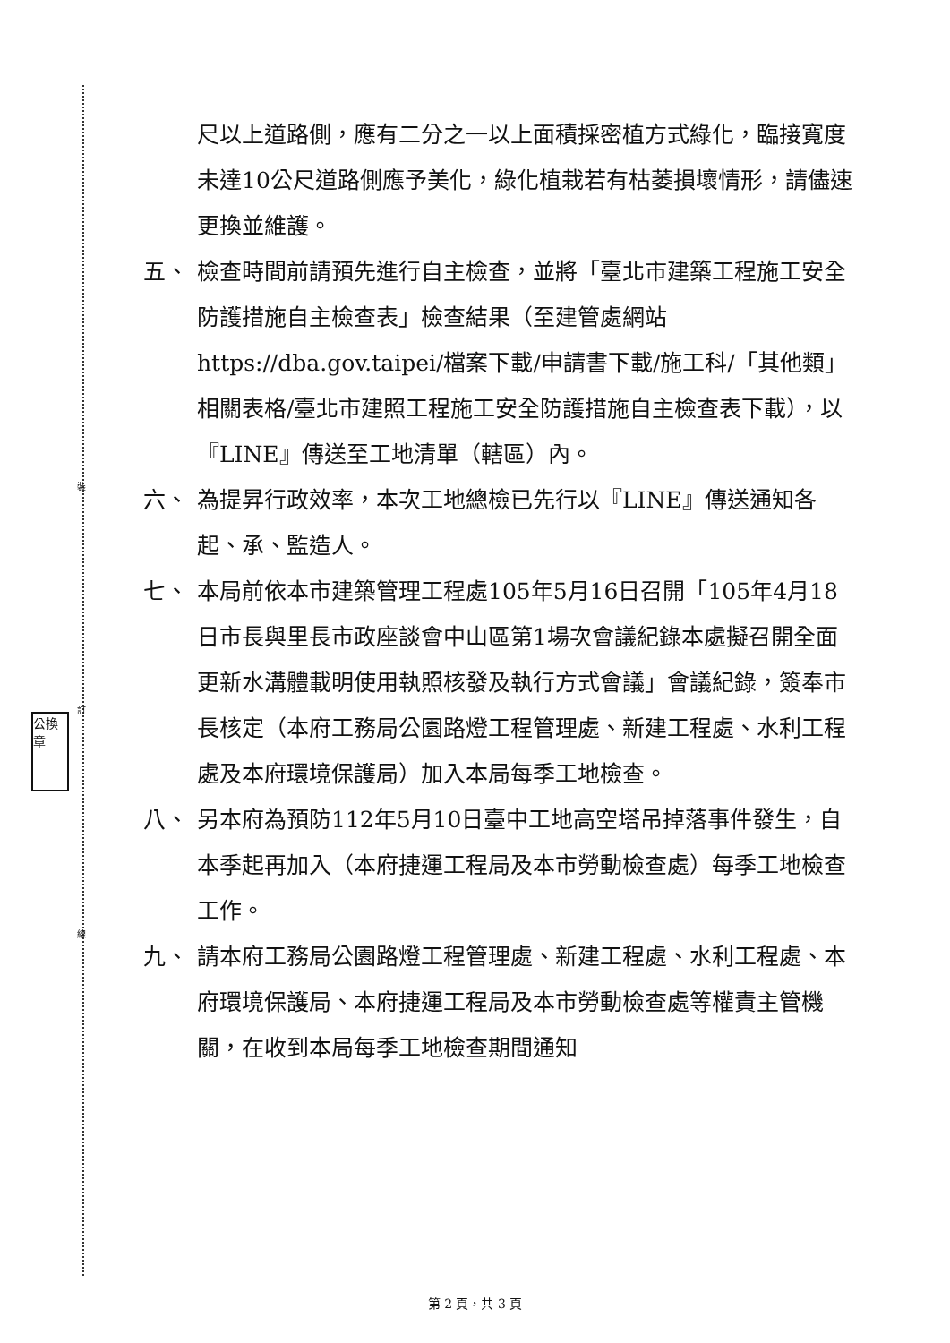裝
訂
線
公換章
尺以上道路側，應有二分之一以上面積採密植方式綠化，臨接寬度未達10公尺道路側應予美化，綠化植栽若有枯萎損壞情形，請儘速更換並維護。
五、 檢查時間前請預先進行自主檢查，並將「臺北市建築工程施工安全防護措施自主檢查表」檢查結果（至建管處網站https://dba.gov.taipei/檔案下載/申請書下載/施工科/「其他類」相關表格/臺北市建照工程施工安全防護措施自主檢查表下載），以『LINE』傳送至工地清單（轄區）內。
六、 為提昇行政效率，本次工地總檢已先行以『LINE』傳送通知各起、承、監造人。
七、 本局前依本市建築管理工程處105年5月16日召開「105年4月18日市長與里長市政座談會中山區第1場次會議紀錄本處擬召開全面更新水溝體載明使用執照核發及執行方式會議」會議紀錄，簽奉市長核定（本府工務局公園路燈工程管理處、新建工程處、水利工程處及本府環境保護局）加入本局每季工地檢查。
八、 另本府為預防112年5月10日臺中工地高空塔吊掉落事件發生，自本季起再加入（本府捷運工程局及本市勞動檢查處）每季工地檢查工作。
九、 請本府工務局公園路燈工程管理處、新建工程處、水利工程處、本府環境保護局、本府捷運工程局及本市勞動檢查處等權責主管機關，在收到本局每季工地檢查期間通知
第 2 頁，共 3 頁